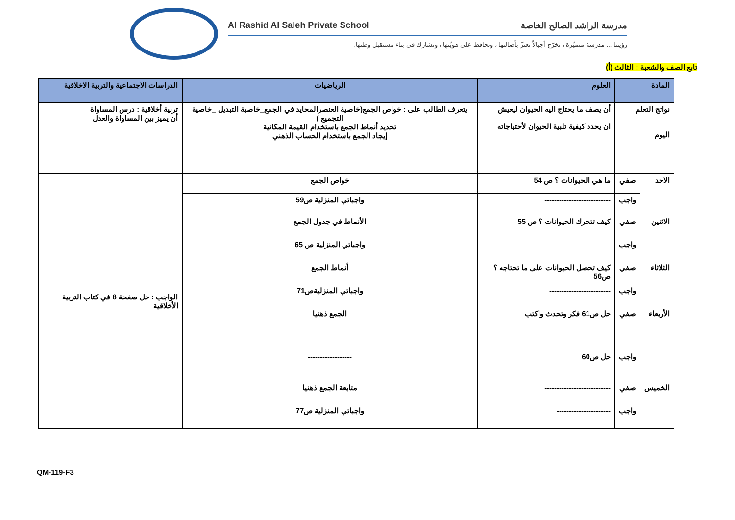Al Rashid Al Saleh Private School مدرسة الراشد الصالح الخاصة
رؤيتنا ... مدرسة متميّزة ، تخرّج أجيالاً تعتزّ بأصالتها ، وتحافظ على هويّتها ، وتشارك في بناء مستقبل وطنها.
تابع الصف والشعبة : الثالث (أ)
| المادة | | العلوم | الرياضيات | الدراسات الاجتماعية والتربية الاخلاقية |
| --- | --- | --- | --- | --- |
| نواتج التعلم اليوم | | أن يصف ما يحتاج اليه الحيوان ليعيش ان يحدد كيفية تلبية الحيوان لأحتياجاته | يتعرف الطالب على : خواص الجمع(خاصية العنصرالمحايد في الجمع_خاصية التبديل _خاصية التجميع ) تحديد أنماط الجمع باستخدام القيمة المكانية إيجاد الجمع باستخدام الحساب الذهني | تربية أخلاقية : درس المساواة أن يميز بين المساواة والعدل |
| الاحد | صفي | ما هي الحيوانات ؟ ص 54 | خواص الجمع | الواجب : حل صفحة 8 في كتاب التربية الأخلاقية |
| | واجب | --------------------------- | واجباتي المنزلية ص59 | |
| الاثنين | صفي | كيف تتحرك الحيوانات ؟ ص 55 | الأنماط في جدول الجمع | |
| | واجب | | واجباتي المنزلية ص 65 | |
| الثلاثاء | صفي | كيف تحصل الحيوانات على ما تحتاجه ؟ ص56 | أنماط الجمع | |
| | واجب | ------------------------- | واجباتي المنزليةص71 | |
| الأربعاء | صفي | حل ص61 فكر وتحدث واكتب | الجمع ذهنيا | |
| | واجب | حل ص60 | ------------------ | |
| الخميس | صفي | --------------------------- | متابعة الجمع ذهنيا | |
| | واجب | ---------------------- | واجباتي المنزلية ص77 | |
QM-119-F3